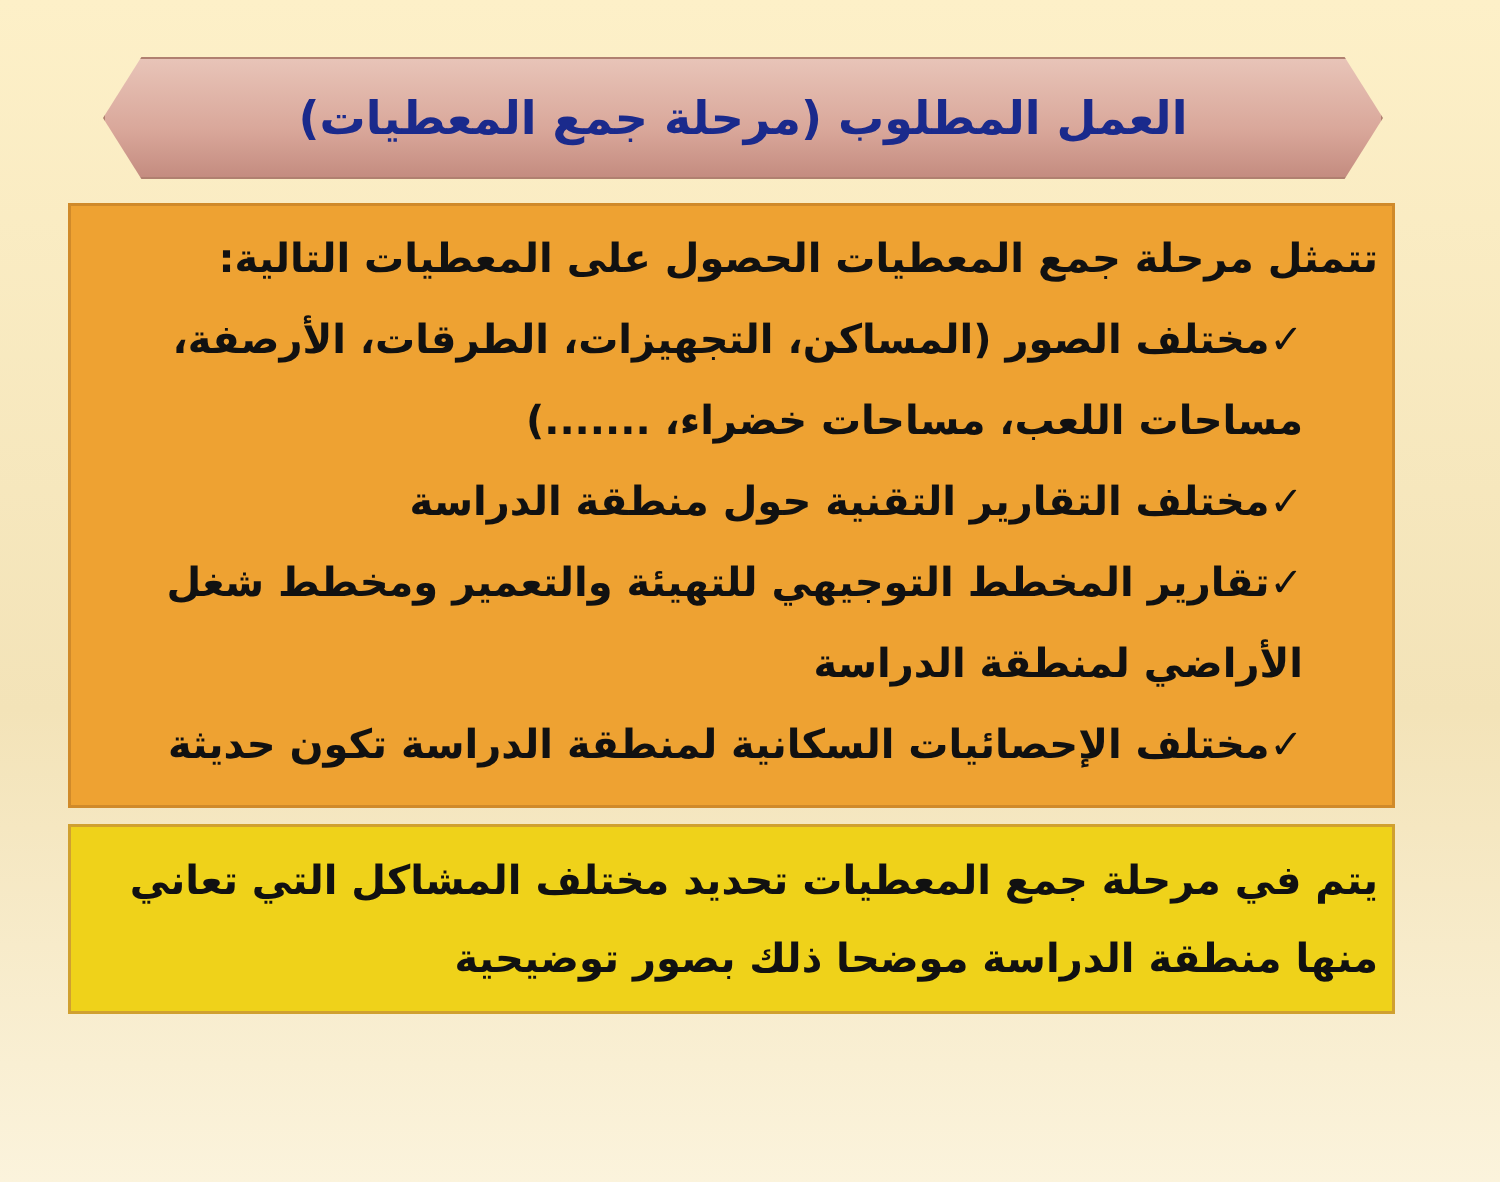العمل المطلوب (مرحلة جمع المعطيات)
تتمثل مرحلة جمع المعطيات الحصول على المعطيات التالية:
✓مختلف الصور (المساكن، التجهيزات، الطرقات، الأرصفة، مساحات اللعب، مساحات خضراء، .......)
✓مختلف التقارير التقنية حول منطقة الدراسة
✓تقارير المخطط التوجيهي للتهيئة والتعمير ومخطط شغل الأراضي لمنطقة الدراسة
✓مختلف الإحصائيات السكانية لمنطقة الدراسة تكون حديثة
يتم في مرحلة جمع المعطيات تحديد مختلف المشاكل التي تعاني منها منطقة الدراسة موضحا ذلك بصور توضيحية